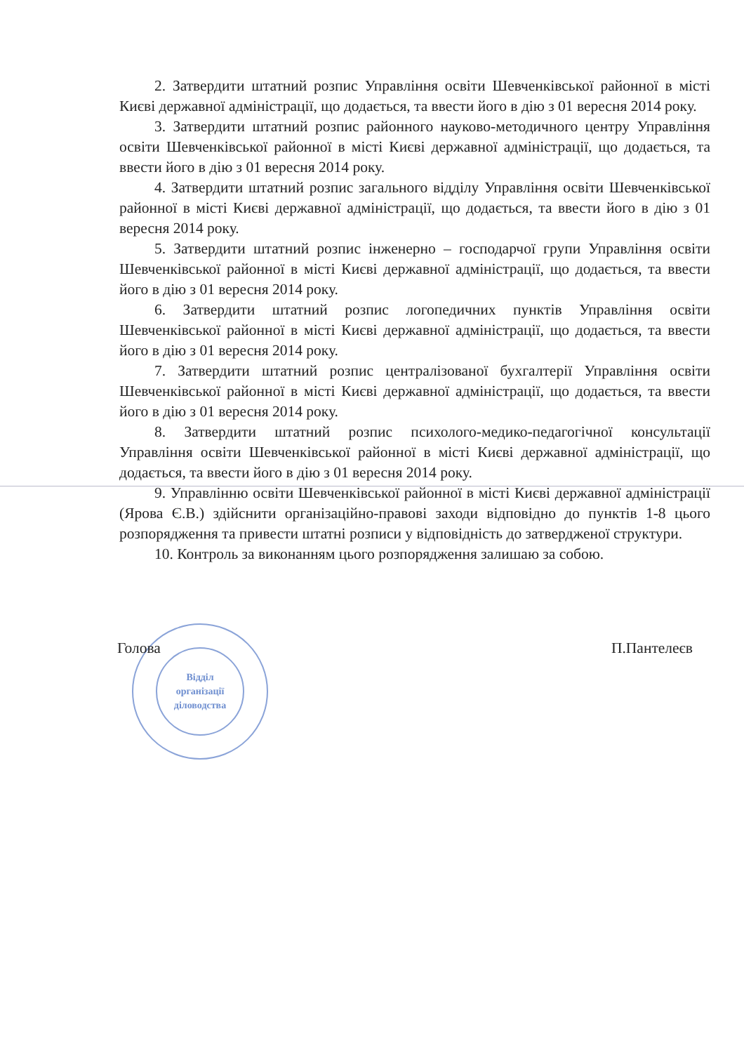Відділ
організації
діловодства
2. Затвердити штатний розпис Управління освіти Шевченківської районної в місті Києві державної адміністрації, що додається, та ввести його в дію з 01 вересня 2014 року.
3. Затвердити штатний розпис районного науково-методичного центру Управління освіти Шевченківської районної в місті Києві державної адміністрації, що додається, та ввести його в дію з 01 вересня 2014 року.
4. Затвердити штатний розпис загального відділу Управління освіти Шевченківської районної в місті Києві державної адміністрації, що додається, та ввести його в дію з 01 вересня 2014 року.
5. Затвердити штатний розпис інженерно – господарчої групи Управління освіти Шевченківської районної в місті Києві державної адміністрації, що додається, та ввести його в дію з 01 вересня 2014 року.
6. Затвердити штатний розпис логопедичних пунктів Управління освіти Шевченківської районної в місті Києві державної адміністрації, що додається, та ввести його в дію з 01 вересня 2014 року.
7. Затвердити штатний розпис централізованої бухгалтерії Управління освіти Шевченківської районної в місті Києві державної адміністрації, що додається, та ввести його в дію з 01 вересня 2014 року.
8. Затвердити штатний розпис психолого-медико-педагогічної консультації Управління освіти Шевченківської районної в місті Києві державної адміністрації, що додається, та ввести його в дію з 01 вересня 2014 року.
9. Управлінню освіти Шевченківської районної в місті Києві державної адміністрації (Ярова Є.В.) здійснити організаційно-правові заходи відповідно до пунктів 1-8 цього розпорядження та привести штатні розписи у відповідність до затвердженої структури.
10. Контроль за виконанням цього розпорядження залишаю за собою.
Голова П.Пантелеєв